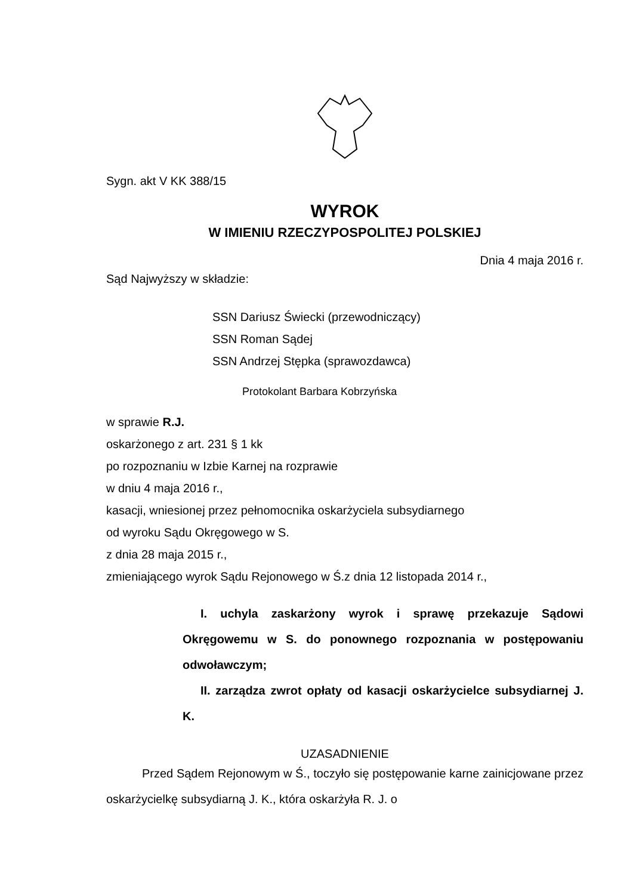Sygn. akt V KK 388/15
WYROK
W IMIENIU RZECZYPOSPOLITEJ POLSKIEJ
Dnia 4 maja 2016 r.
Sąd Najwyższy w składzie:
SSN Dariusz Świecki (przewodniczący)
SSN Roman Sądej
SSN Andrzej Stępka (sprawozdawca)
Protokolant Barbara Kobrzyńska
w sprawie R.J.
oskarżonego z art. 231 § 1 kk
po rozpoznaniu w Izbie Karnej na rozprawie
w dniu 4 maja 2016 r.,
kasacji, wniesionej przez pełnomocnika oskarżyciela subsydiarnego
od wyroku Sądu Okręgowego w S.
z dnia 28 maja 2015 r.,
zmieniającego wyrok Sądu Rejonowego w Ś.z dnia 12 listopada 2014 r.,
I. uchyla zaskarżony wyrok i sprawę przekazuje Sądowi Okręgowemu w S. do ponownego rozpoznania w postępowaniu odwoławczym;
II. zarządza zwrot opłaty od kasacji oskarżycielce subsydiarnej J. K.
UZASADNIENIE
Przed Sądem Rejonowym w Ś., toczyło się postępowanie karne zainicjowane przez oskarżycielkę subsydiarną J. K., która oskarżyła R. J. o